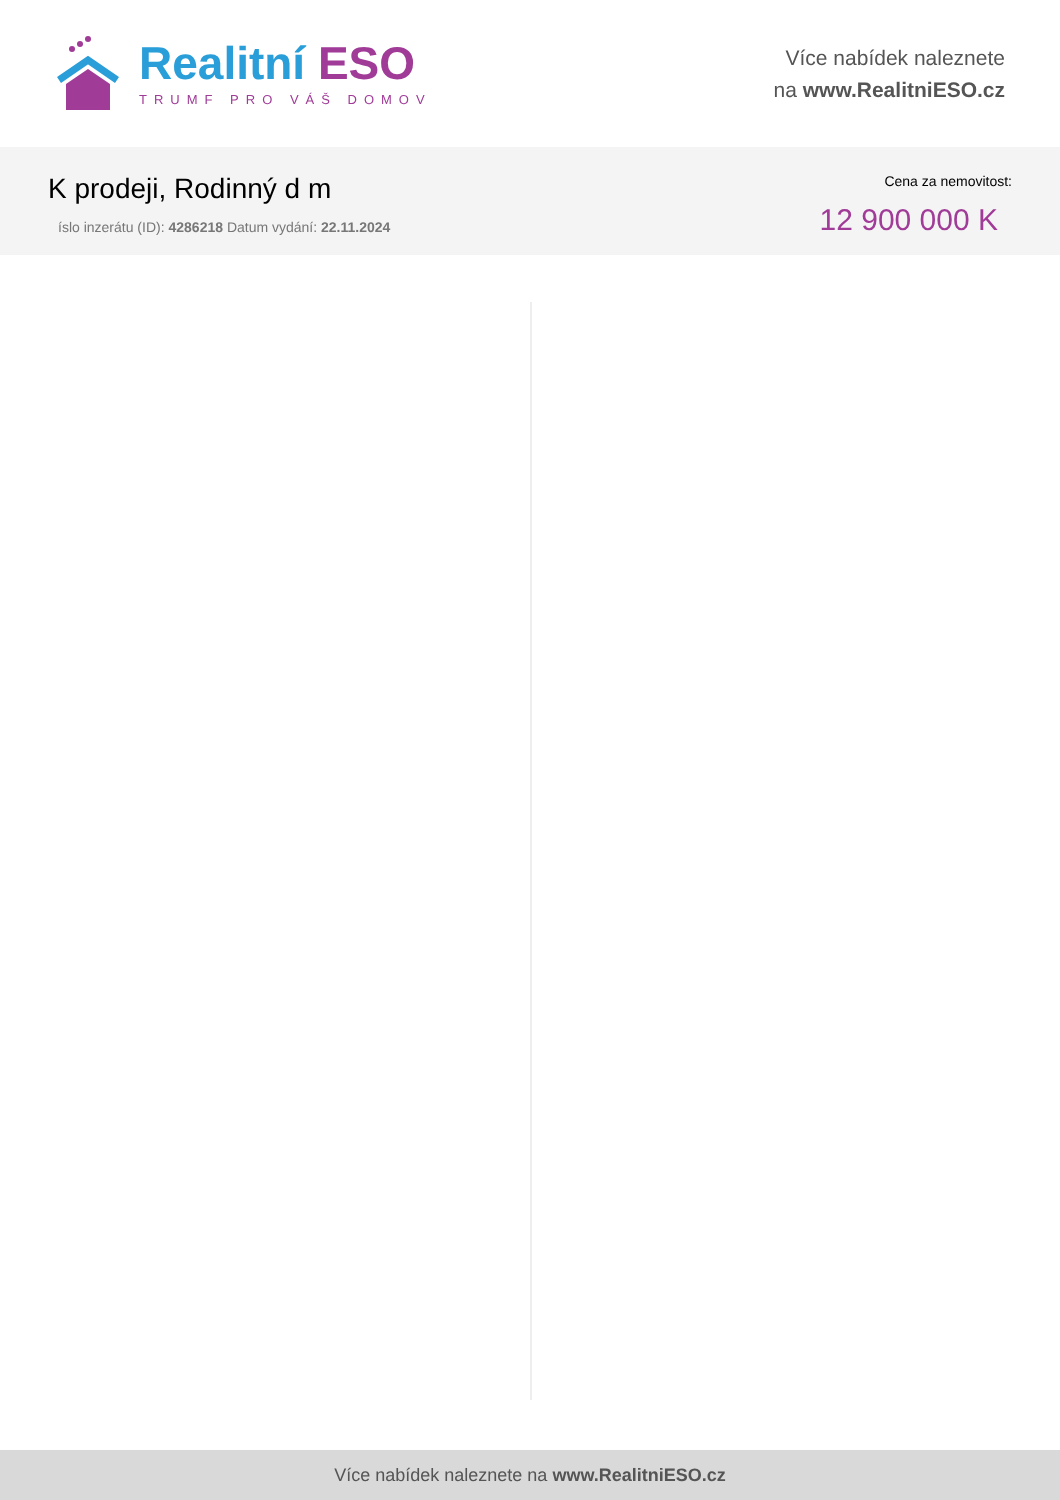Realitní ESO
TRUMF PRO VÁŠ DOMOV
Více nabídek naleznete
na www.RealitniESO.cz
K prodeji, Rodinný d m
íslo inzerátu (ID): 4286218 Datum vydání: 22.11.2024
Cena za nemovitost:
12 900 000 K
Více nabídek naleznete na www.RealitniESO.cz